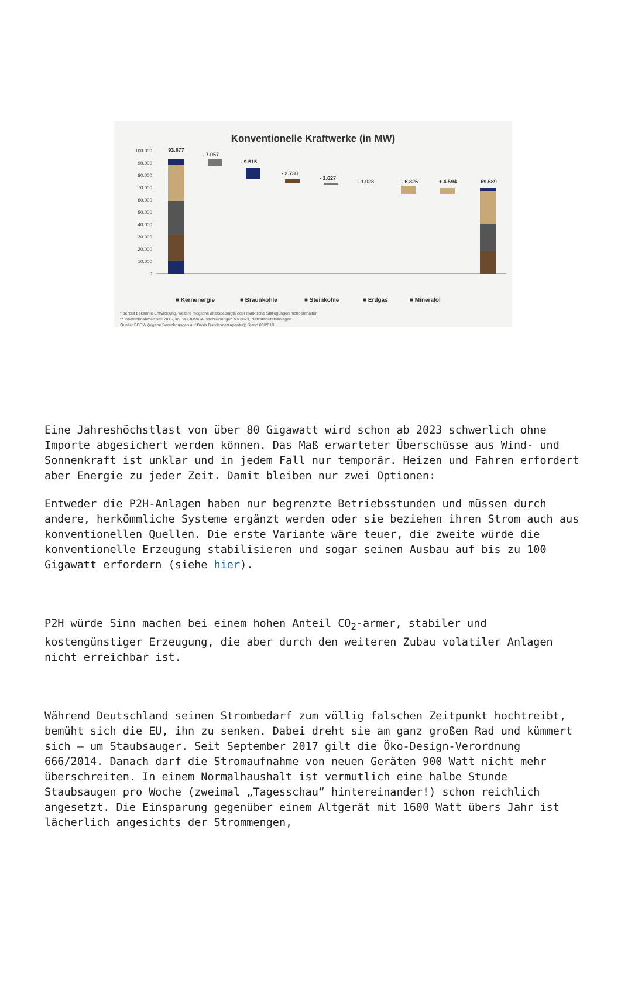Konventionelle Kraftwerke (in MW)
100.000
90.000
80.000
70.000
60.000
50.000
40.000
30.000
20.000
10.000
0
93.877
- 7.057
- 9.515
- 2.730
- 1.627
- 1.028
- 6.825
+ 4.594
69.689
■ Kernenergie
■ Braunkohle
■ Steinkohle
■ Erdgas
■ Mineralöl
* derzeit bekannte Entwicklung, weitere mögliche altersbedingte oder marktliche Stilllegungen nicht enthalten
** Inbetriebnahmen seit 2016, im Bau, KWK-Ausschreibungen bis 2023, Netzstabilitätsanlagen
Quelle: BDEW (eigene Berechnungen auf Basis Bundesnetzagentur); Stand 03/2018
Eine Jahreshöchstlast von über 80 Gigawatt wird schon ab 2023 schwerlich ohne Importe abgesichert werden können. Das Maß erwarteter Überschüsse aus Wind- und Sonnenkraft ist unklar und in jedem Fall nur temporär. Heizen und Fahren erfordert aber Energie zu jeder Zeit. Damit bleiben nur zwei Optionen:
Entweder die P2H-Anlagen haben nur begrenzte Betriebsstunden und müssen durch andere, herkömmliche Systeme ergänzt werden oder sie beziehen ihren Strom auch aus konventionellen Quellen. Die erste Variante wäre teuer, die zweite würde die konventionelle Erzeugung stabilisieren und sogar seinen Ausbau auf bis zu 100 Gigawatt erfordern (siehe hier).
P2H würde Sinn machen bei einem hohen Anteil CO<sub>2</sub>-armer, stabiler und kostengünstiger Erzeugung, die aber durch den weiteren Zubau volatiler Anlagen nicht erreichbar ist.
Während Deutschland seinen Strombedarf zum völlig falschen Zeitpunkt hochtreibt, bemüht sich die EU, ihn zu senken. Dabei dreht sie am ganz großen Rad und kümmert sich – um Staubsauger. Seit September 2017 gilt die Öko-Design-Verordnung 666/2014. Danach darf die Stromaufnahme von neuen Geräten 900 Watt nicht mehr überschreiten. In einem Normalhaushalt ist vermutlich eine halbe Stunde Staubsaugen pro Woche (zweimal „Tagesschau“ hintereinander!) schon reichlich angesetzt. Die Einsparung gegenüber einem Altgerät mit 1600 Watt übers Jahr ist lächerlich angesichts der Strommengen,